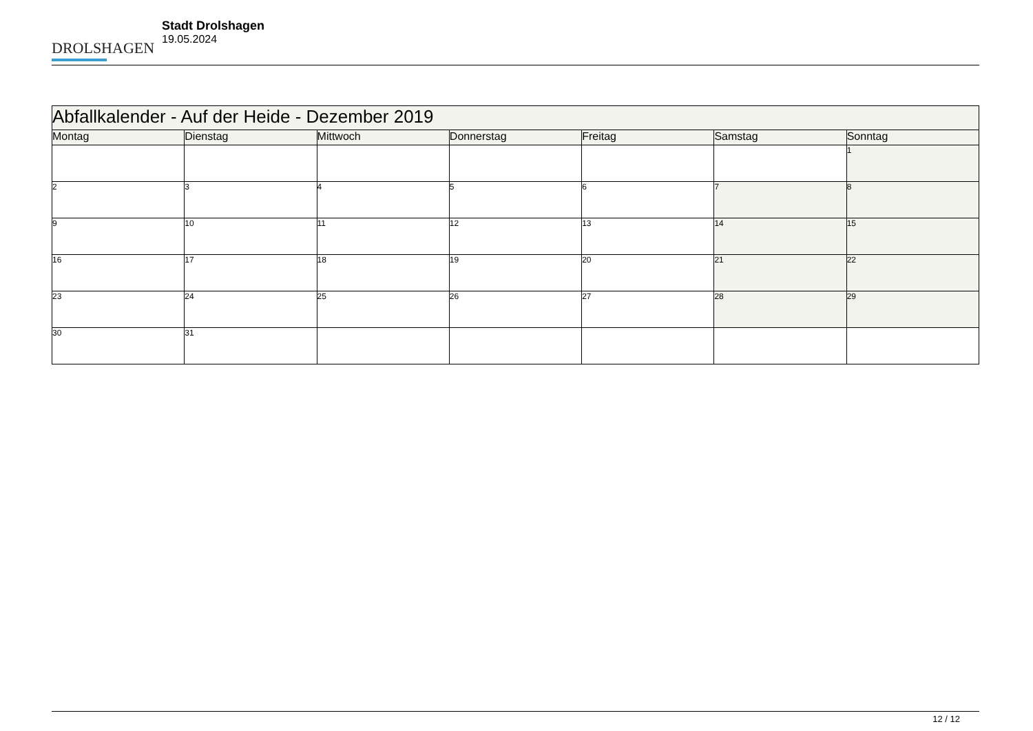DROLSHAGEN
Stadt Drolshagen
19.05.2024
| Abfallkalender - Auf der Heide - Dezember 2019 | | | | | | |
| Montag | Dienstag | Mittwoch | Donnerstag | Freitag | Samstag | Sonntag |
| | | | | | | 1 |
| 2 | 3 | 4 | 5 | 6 | 7 | 8 |
| 9 | 10 | 11 | 12 | 13 | 14 | 15 |
| 16 | 17 | 18 | 19 | 20 | 21 | 22 |
| 23 | 24 | 25 | 26 | 27 | 28 | 29 |
| 30 | 31 | | | | | |
12 / 12